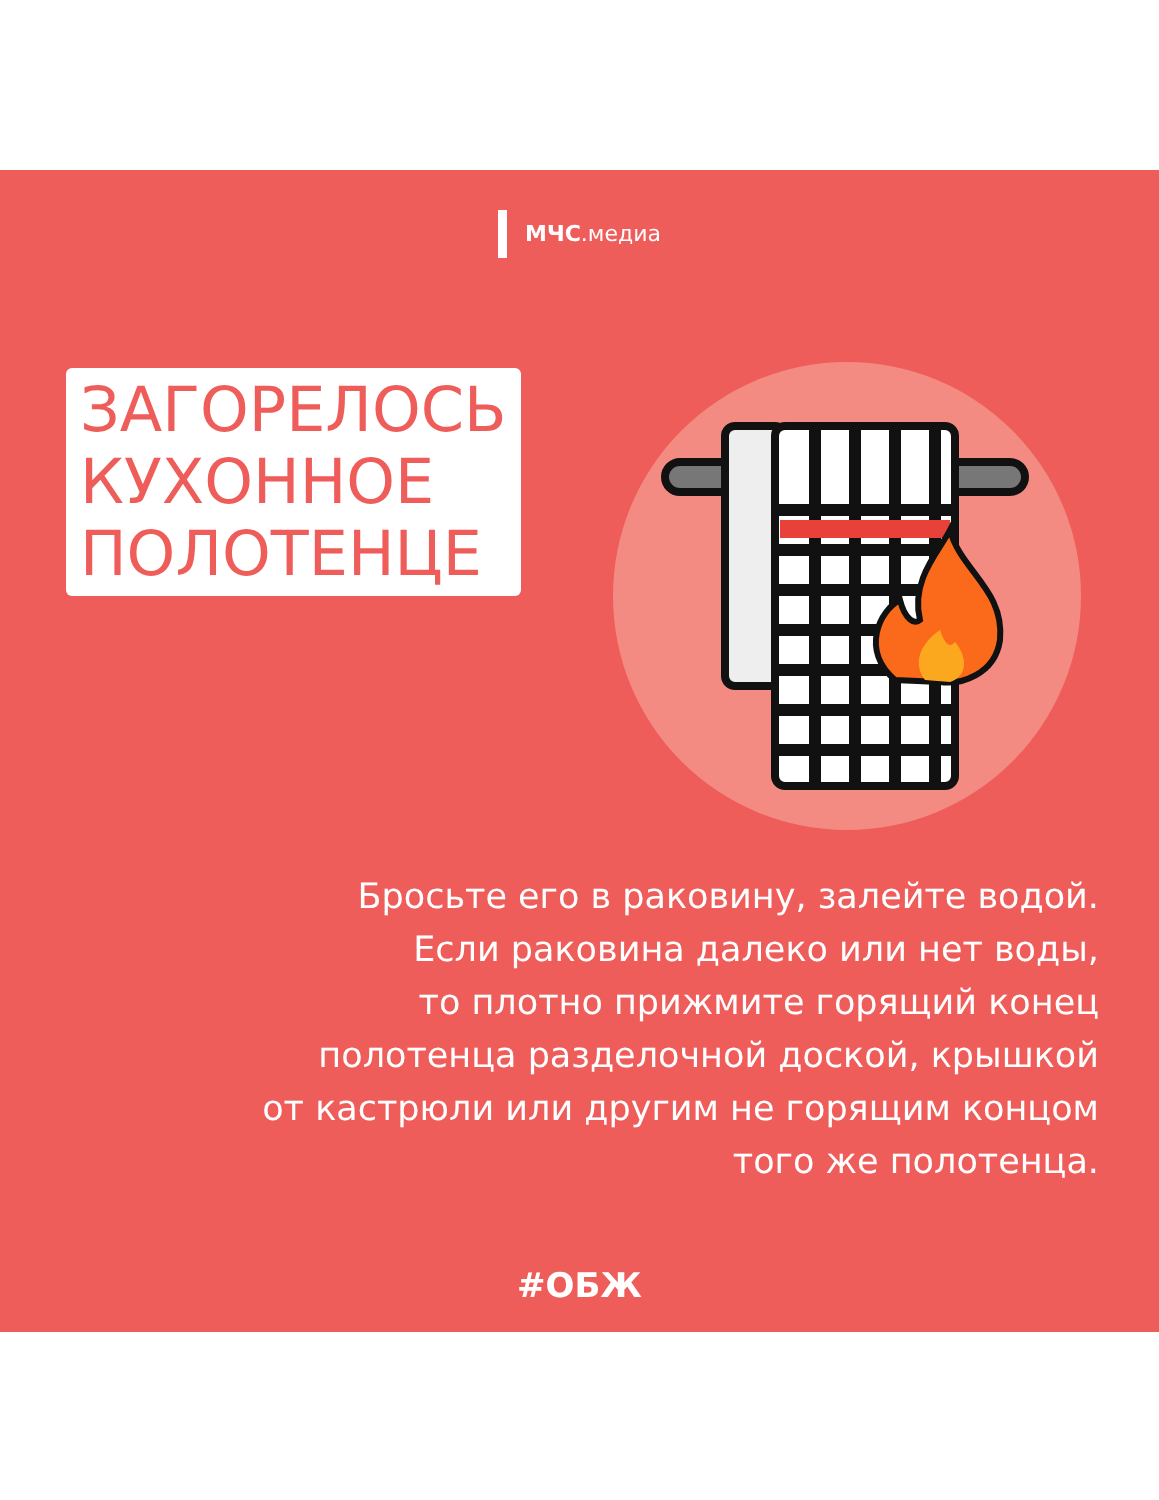МЧС.медиа
ЗАГОРЕЛОСЬ
КУХОННОЕ
ПОЛОТЕНЦЕ
Бросьте его в раковину, залейте водой.
Если раковина далеко или нет воды,
то плотно прижмите горящий конец
полотенца разделочной доской, крышкой
от кастрюли или другим не горящим концом
того же полотенца.
#ОБЖ